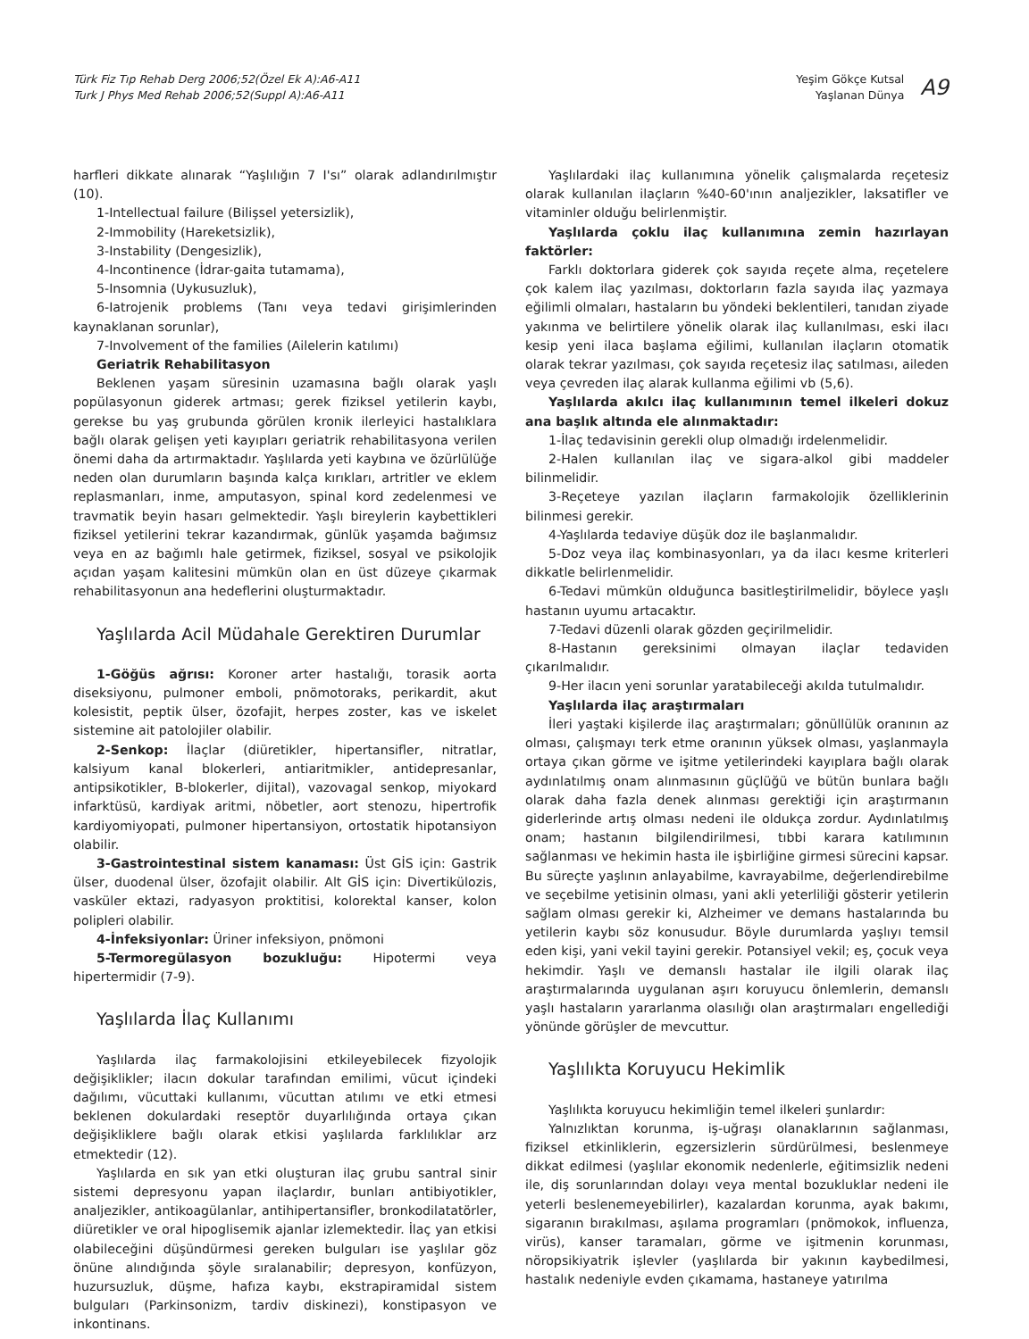Türk Fiz Tıp Rehab Derg 2006;52(Özel Ek A):A6-A11
Turk J Phys Med Rehab 2006;52(Suppl A):A6-A11
Yeşim Gökçe Kutsal
Yaşlanan Dünya
A9
harfleri dikkate alınarak “Yaşlılığın 7 I'sı” olarak adlandırılmıştır (10).
1-Intellectual failure (Bilişsel yetersizlik),
2-Immobility (Hareketsizlik),
3-Instability (Dengesizlik),
4-Incontinence (İdrar-gaita tutamama),
5-Insomnia (Uykusuzluk),
6-Iatrojenik problems (Tanı veya tedavi girişimlerinden kaynaklanan sorunlar),
7-Involvement of the families (Ailelerin katılımı)
Geriatrik Rehabilitasyon
Beklenen yaşam süresinin uzamasına bağlı olarak yaşlı popülasyonun giderek artması; gerek fiziksel yetilerin kaybı, gerekse bu yaş grubunda görülen kronik ilerleyici hastalıklara bağlı olarak gelişen yeti kayıpları geriatrik rehabilitasyona verilen önemi daha da artırmaktadır. Yaşlılarda yeti kaybına ve özürlülüğe neden olan durumların başında kalça kırıkları, artritler ve eklem replasmanları, inme, amputasyon, spinal kord zedelenmesi ve travmatik beyin hasarı gelmektedir. Yaşlı bireylerin kaybettikleri fiziksel yetilerini tekrar kazandırmak, günlük yaşamda bağımsız veya en az bağımlı hale getirmek, fiziksel, sosyal ve psikolojik açıdan yaşam kalitesini mümkün olan en üst düzeye çıkarmak rehabilitasyonun ana hedeflerini oluşturmaktadır.
Yaşlılarda Acil Müdahale Gerektiren Durumlar
1-Göğüs ağrısı: Koroner arter hastalığı, torasik aorta diseksiyonu, pulmoner emboli, pnömotoraks, perikardit, akut kolesistit, peptik ülser, özofajit, herpes zoster, kas ve iskelet sistemine ait patolojiler olabilir.
2-Senkop: İlaçlar (diüretikler, hipertansifler, nitratlar, kalsiyum kanal blokerleri, antiaritmikler, antidepresanlar, antipsikotikler, B-blokerler, dijital), vazovagal senkop, miyokard infarktüsü, kardiyak aritmi, nöbetler, aort stenozu, hipertrofik kardiyomiyopati, pulmoner hipertansiyon, ortostatik hipotansiyon olabilir.
3-Gastrointestinal sistem kanaması: Üst GİS için: Gastrik ülser, duodenal ülser, özofajit olabilir. Alt GİS için: Divertikülozis, vasküler ektazi, radyasyon proktitisi, kolorektal kanser, kolon polipleri olabilir.
4-İnfeksiyonlar: Üriner infeksiyon, pnömoni
5-Termoregülasyon bozukluğu: Hipotermi veya hipertermidir (7-9).
Yaşlılarda İlaç Kullanımı
Yaşlılarda ilaç farmakolojisini etkileyebilecek fizyolojik değişiklikler; ilacın dokular tarafından emilimi, vücut içindeki dağılımı, vücuttaki kullanımı, vücuttan atılımı ve etki etmesi beklenen dokulardaki reseptör duyarlılığında ortaya çıkan değişikliklere bağlı olarak etkisi yaşlılarda farklılıklar arz etmektedir (12).
Yaşlılarda en sık yan etki oluşturan ilaç grubu santral sinir sistemi depresyonu yapan ilaçlardır, bunları antibiyotikler, analjezikler, antikoagülanlar, antihipertansifler, bronkodilatatörler, diüretikler ve oral hipoglisemik ajanlar izlemektedir. İlaç yan etkisi olabileceğini düşündürmesi gereken bulguları ise yaşlılar göz önüne alındığında şöyle sıralanabilir; depresyon, konfüzyon, huzursuzluk, düşme, hafıza kaybı, ekstrapiramidal sistem bulguları (Parkinsonizm, tardiv diskinezi), konstipasyon ve inkontinans.
Yaşlılardaki ilaç kullanımına yönelik çalışmalarda reçetesiz olarak kullanılan ilaçların %40-60'ının analjezikler, laksatifler ve vitaminler olduğu belirlenmiştir.
Yaşlılarda çoklu ilaç kullanımına zemin hazırlayan faktörler:
Farklı doktorlara giderek çok sayıda reçete alma, reçetelere çok kalem ilaç yazılması, doktorların fazla sayıda ilaç yazmaya eğilimli olmaları, hastaların bu yöndeki beklentileri, tanıdan ziyade yakınma ve belirtilere yönelik olarak ilaç kullanılması, eski ilacı kesip yeni ilaca başlama eğilimi, kullanılan ilaçların otomatik olarak tekrar yazılması, çok sayıda reçetesiz ilaç satılması, aileden veya çevreden ilaç alarak kullanma eğilimi vb (5,6).
Yaşlılarda akılcı ilaç kullanımının temel ilkeleri dokuz ana başlık altında ele alınmaktadır:
1-İlaç tedavisinin gerekli olup olmadığı irdelenmelidir.
2-Halen kullanılan ilaç ve sigara-alkol gibi maddeler bilinmelidir.
3-Reçeteye yazılan ilaçların farmakolojik özelliklerinin bilinmesi gerekir.
4-Yaşlılarda tedaviye düşük doz ile başlanmalıdır.
5-Doz veya ilaç kombinasyonları, ya da ilacı kesme kriterleri dikkatle belirlenmelidir.
6-Tedavi mümkün olduğunca basitleştirilmelidir, böylece yaşlı hastanın uyumu artacaktır.
7-Tedavi düzenli olarak gözden geçirilmelidir.
8-Hastanın gereksinimi olmayan ilaçlar tedaviden çıkarılmalıdır.
9-Her ilacın yeni sorunlar yaratabileceği akılda tutulmalıdır.
Yaşlılarda ilaç araştırmaları
İleri yaştaki kişilerde ilaç araştırmaları; gönüllülük oranının az olması, çalışmayı terk etme oranının yüksek olması, yaşlanmayla ortaya çıkan görme ve işitme yetilerindeki kayıplara bağlı olarak aydınlatılmış onam alınmasının güçlüğü ve bütün bunlara bağlı olarak daha fazla denek alınması gerektiği için araştırmanın giderlerinde artış olması nedeni ile oldukça zordur. Aydınlatılmış onam; hastanın bilgilendirilmesi, tıbbi karara katılımının sağlanması ve hekimin hasta ile işbirliğine girmesi sürecini kapsar. Bu süreçte yaşlının anlayabilme, kavrayabilme, değerlendirebilme ve seçebilme yetisinin olması, yani akli yeterliliği gösterir yetilerin sağlam olması gerekir ki, Alzheimer ve demans hastalarında bu yetilerin kaybı söz konusudur. Böyle durumlarda yaşlıyı temsil eden kişi, yani vekil tayini gerekir. Potansiyel vekil; eş, çocuk veya hekimdir. Yaşlı ve demanslı hastalar ile ilgili olarak ilaç araştırmalarında uygulanan aşırı koruyucu önlemlerin, demanslı yaşlı hastaların yararlanma olasılığı olan araştırmaları engellediği yönünde görüşler de mevcuttur.
Yaşlılıkta Koruyucu Hekimlik
Yaşlılıkta koruyucu hekimliğin temel ilkeleri şunlardır:
Yalnızlıktan korunma, iş-uğraşı olanaklarının sağlanması, fiziksel etkinliklerin, egzersizlerin sürdürülmesi, beslenmeye dikkat edilmesi (yaşlılar ekonomik nedenlerle, eğitimsizlik nedeni ile, diş sorunlarından dolayı veya mental bozukluklar nedeni ile yeterli beslenemeyebilirler), kazalardan korunma, ayak bakımı, sigaranın bırakılması, aşılama programları (pnömokok, influenza, virüs), kanser taramaları, görme ve işitmenin korunması, nöropsikiyatrik işlevler (yaşlılarda bir yakının kaybedilmesi, hastalık nedeniyle evden çıkamama, hastaneye yatırılma